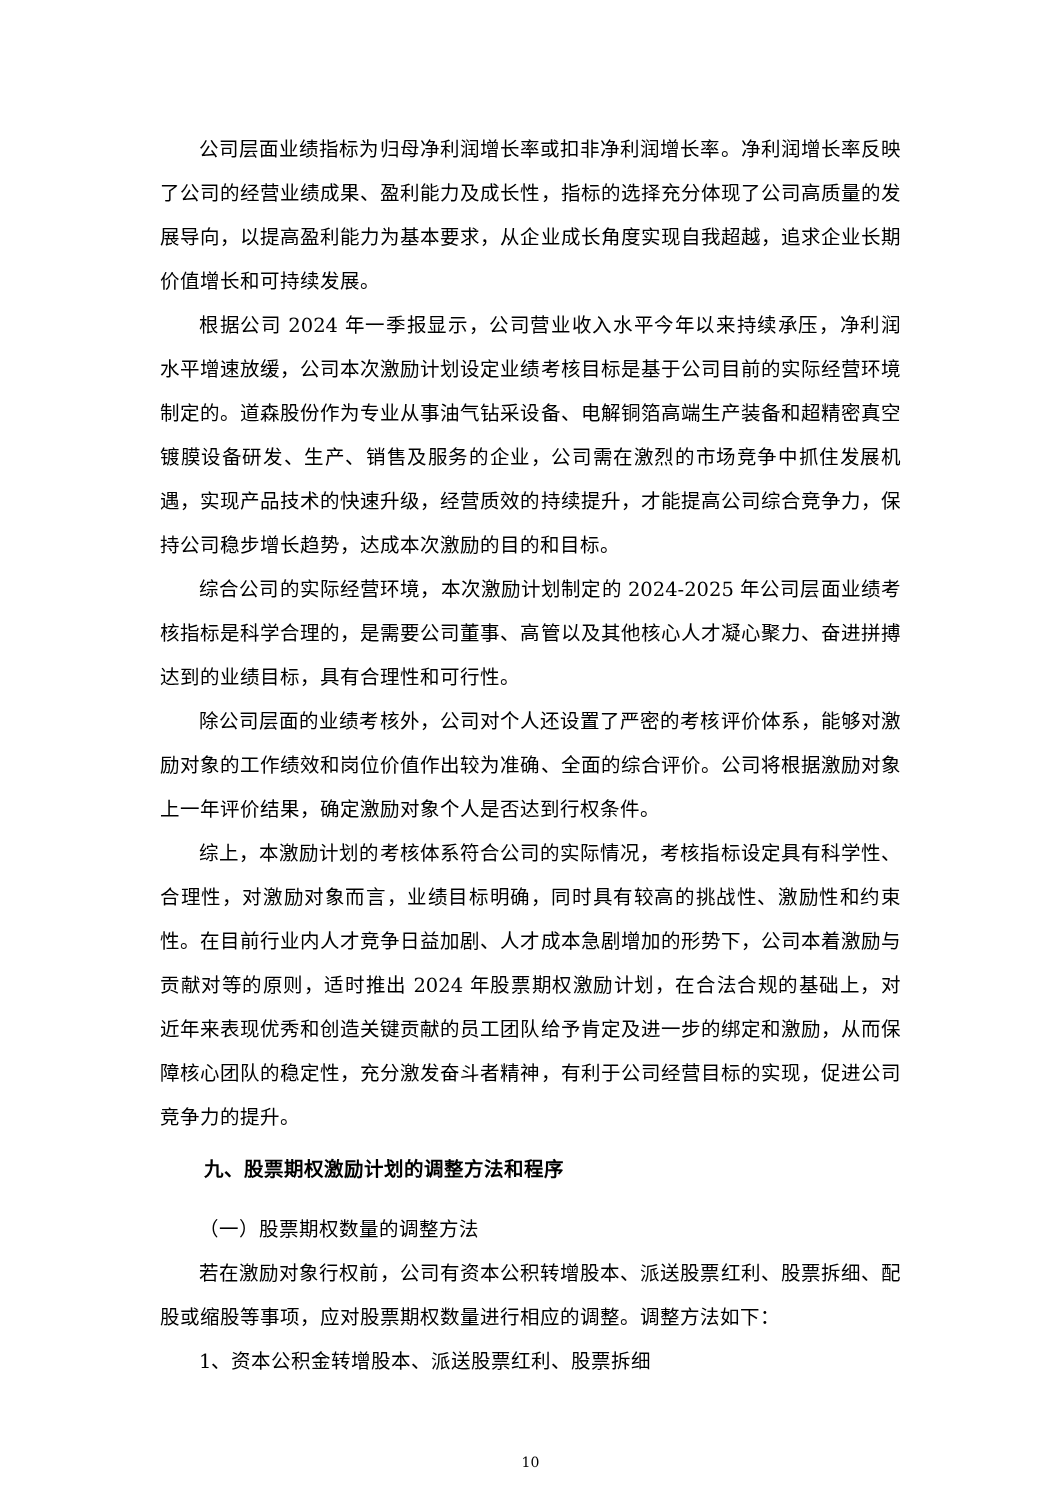公司层面业绩指标为归母净利润增长率或扣非净利润增长率。净利润增长率反映了公司的经营业绩成果、盈利能力及成长性，指标的选择充分体现了公司高质量的发展导向，以提高盈利能力为基本要求，从企业成长角度实现自我超越，追求企业长期价值增长和可持续发展。
根据公司 2024 年一季报显示，公司营业收入水平今年以来持续承压，净利润水平增速放缓，公司本次激励计划设定业绩考核目标是基于公司目前的实际经营环境制定的。道森股份作为专业从事油气钻采设备、电解铜箔高端生产装备和超精密真空镀膜设备研发、生产、销售及服务的企业，公司需在激烈的市场竞争中抓住发展机遇，实现产品技术的快速升级，经营质效的持续提升，才能提高公司综合竞争力，保持公司稳步增长趋势，达成本次激励的目的和目标。
综合公司的实际经营环境，本次激励计划制定的 2024-2025 年公司层面业绩考核指标是科学合理的，是需要公司董事、高管以及其他核心人才凝心聚力、奋进拼搏达到的业绩目标，具有合理性和可行性。
除公司层面的业绩考核外，公司对个人还设置了严密的考核评价体系，能够对激励对象的工作绩效和岗位价值作出较为准确、全面的综合评价。公司将根据激励对象上一年评价结果，确定激励对象个人是否达到行权条件。
综上，本激励计划的考核体系符合公司的实际情况，考核指标设定具有科学性、合理性，对激励对象而言，业绩目标明确，同时具有较高的挑战性、激励性和约束性。在目前行业内人才竞争日益加剧、人才成本急剧增加的形势下，公司本着激励与贡献对等的原则，适时推出 2024 年股票期权激励计划，在合法合规的基础上，对近年来表现优秀和创造关键贡献的员工团队给予肯定及进一步的绑定和激励，从而保障核心团队的稳定性，充分激发奋斗者精神，有利于公司经营目标的实现，促进公司竞争力的提升。
九、股票期权激励计划的调整方法和程序
（一）股票期权数量的调整方法
若在激励对象行权前，公司有资本公积转增股本、派送股票红利、股票拆细、配股或缩股等事项，应对股票期权数量进行相应的调整。调整方法如下：
1、资本公积金转增股本、派送股票红利、股票拆细
10